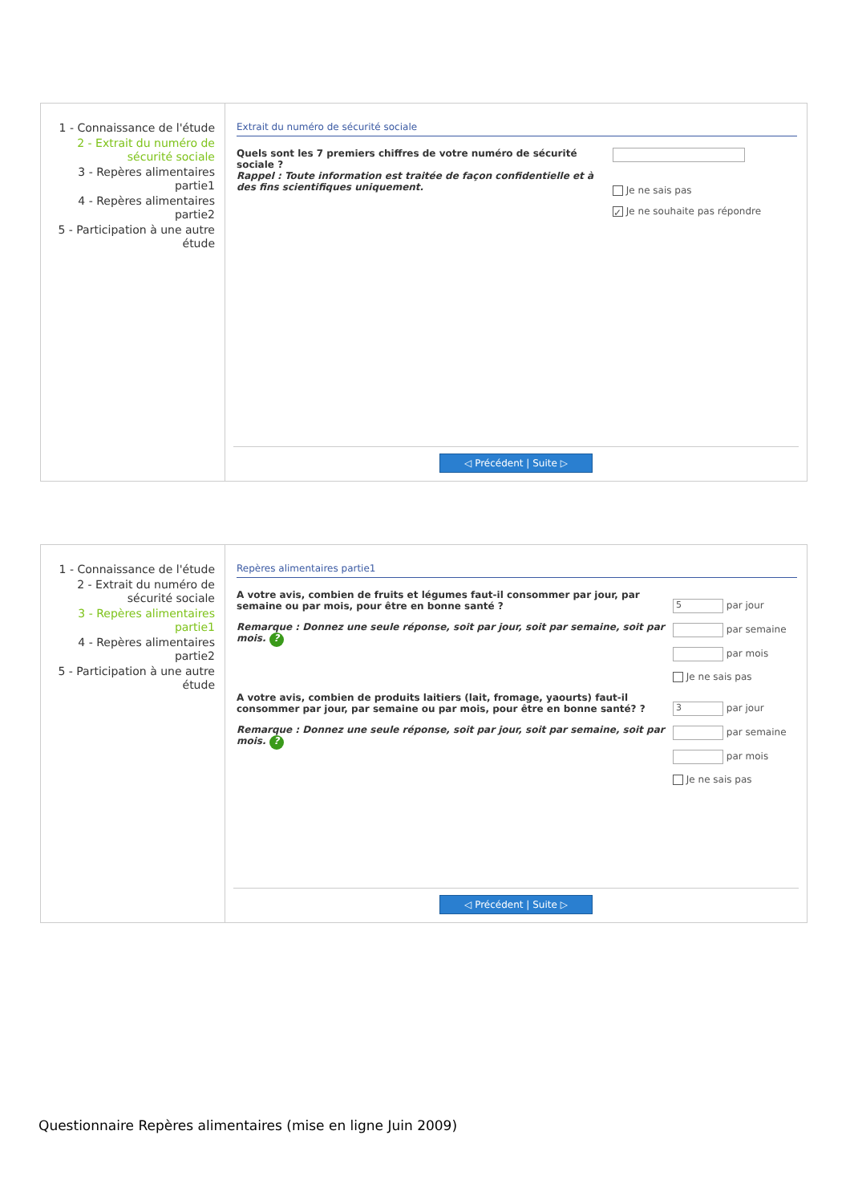1 - Connaissance de l'étude
2 - Extrait du numéro de sécurité sociale
3 - Repères alimentaires partie1
4 - Repères alimentaires partie2
5 - Participation à une autre étude
Extrait du numéro de sécurité sociale
Quels sont les 7 premiers chiffres de votre numéro de sécurité sociale ?
Rappel : Toute information est traitée de façon confidentielle et à des fins scientifiques uniquement.
Je ne sais pas
✓ Je ne souhaite pas répondre
◁ Précédent | Suite ▷
1 - Connaissance de l'étude
2 - Extrait du numéro de sécurité sociale
3 - Repères alimentaires partie1
4 - Repères alimentaires partie2
5 - Participation à une autre étude
Repères alimentaires partie1
A votre avis, combien de fruits et légumes faut-il consommer par jour, par semaine ou par mois, pour être en bonne santé ?
Remarque : Donnez une seule réponse, soit par jour, soit par semaine, soit par mois. ?
5 par jour
par semaine
par mois
Je ne sais pas
A votre avis, combien de produits laitiers (lait, fromage, yaourts) faut-il consommer par jour, par semaine ou par mois, pour être en bonne santé? ?
Remarque : Donnez une seule réponse, soit par jour, soit par semaine, soit par mois. ?
3 par jour
par semaine
par mois
Je ne sais pas
◁ Précédent | Suite ▷
Questionnaire Repères alimentaires (mise en ligne Juin 2009)